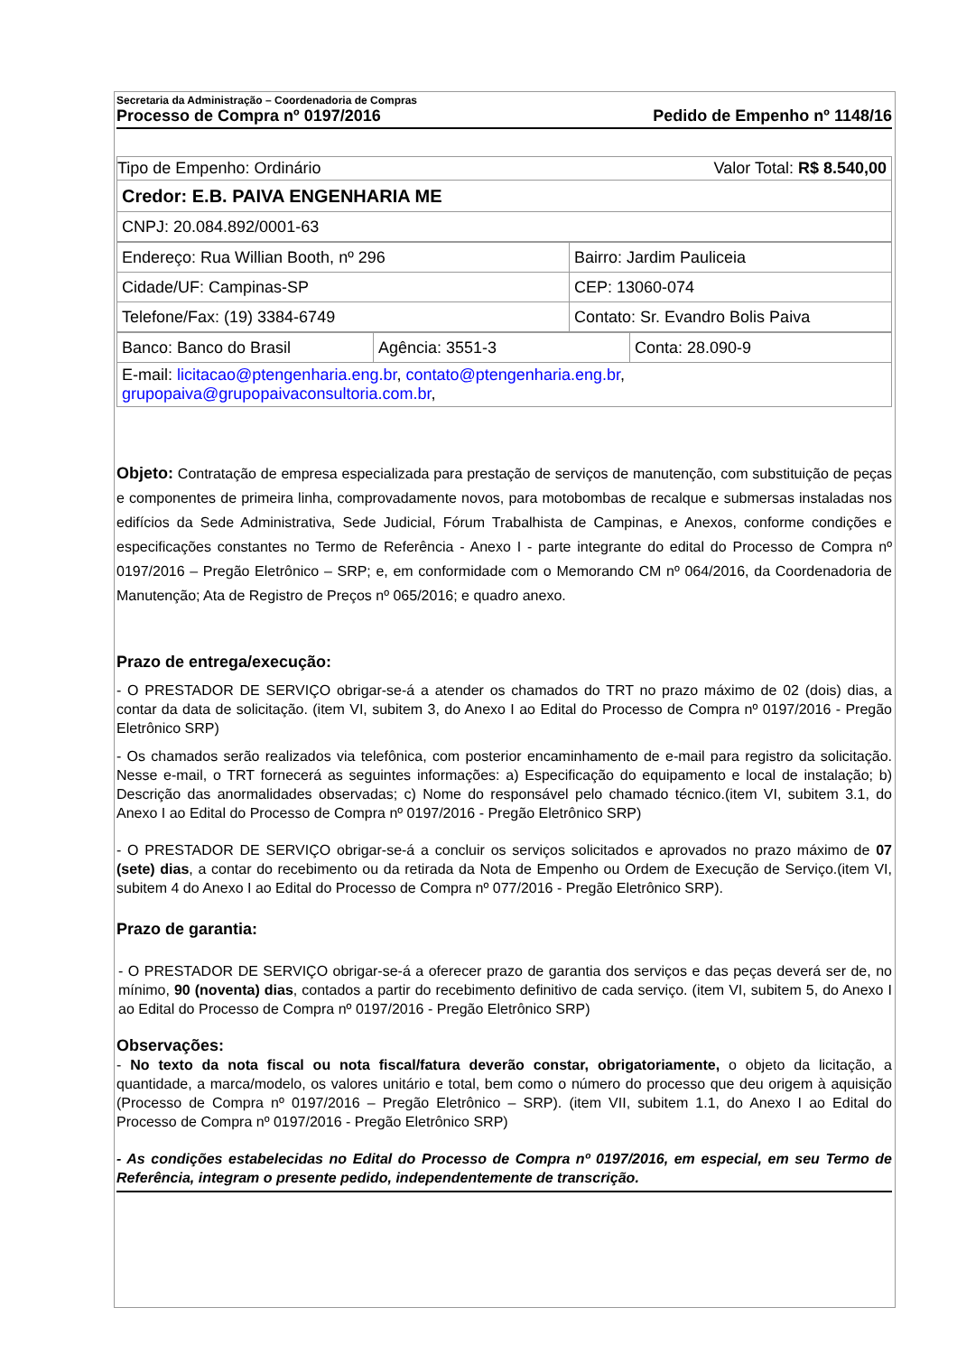Secretaria da Administração – Coordenadoria de Compras
Processo de Compra nº 0197/2016 Pedido de Empenho nº 1148/16
| Valor Total: R$ 8.540,00 Tipo de Empenho: Ordinário |
| Credor: E.B. PAIVA ENGENHARIA ME |
| CNPJ: 20.084.892/0001-63 |
| Endereço: Rua Willian Booth, nº 296 | Bairro: Jardim Pauliceia |
| Cidade/UF: Campinas-SP | CEP: 13060-074 |
| Telefone/Fax: (19) 3384-6749 | Contato: Sr. Evandro Bolis Paiva |
| Banco: Banco do Brasil | Agência: 3551-3 | Conta: 28.090-9 |
| E-mail: licitacao@ptengenharia.eng.br , contato@ptengenharia.eng.br , grupopaiva@grupopaivaconsultoria.com.br , | | |
Objeto: Contratação de empresa especializada para prestação de serviços de manutenção, com substituição de peças e componentes de primeira linha, comprovadamente novos, para motobombas de recalque e submersas instaladas nos edifícios da Sede Administrativa, Sede Judicial, Fórum Trabalhista de Campinas, e Anexos, conforme condições e especificações constantes no Termo de Referência - Anexo I - parte integrante do edital do Processo de Compra nº 0197/2016 – Pregão Eletrônico – SRP; e, em conformidade com o Memorando CM nº 064/2016, da Coordenadoria de Manutenção; Ata de Registro de Preços nº 065/2016; e quadro anexo.
Prazo de entrega/execução:
- O PRESTADOR DE SERVIÇO obrigar-se-á a atender os chamados do TRT no prazo máximo de 02 (dois) dias, a contar da data de solicitação. (item VI, subitem 3, do Anexo I ao Edital do Processo de Compra nº 0197/2016 - Pregão Eletrônico SRP)
- Os chamados serão realizados via telefônica, com posterior encaminhamento de e-mail para registro da solicitação. Nesse e-mail, o TRT fornecerá as seguintes informações: a) Especificação do equipamento e local de instalação; b) Descrição das anormalidades observadas; c) Nome do responsável pelo chamado técnico.(item VI, subitem 3.1, do Anexo I ao Edital do Processo de Compra nº 0197/2016 - Pregão Eletrônico SRP)
- O PRESTADOR DE SERVIÇO obrigar-se-á a concluir os serviços solicitados e aprovados no prazo máximo de 07 (sete) dias, a contar do recebimento ou da retirada da Nota de Empenho ou Ordem de Execução de Serviço.(item VI, subitem 4 do Anexo I ao Edital do Processo de Compra nº 077/2016 - Pregão Eletrônico SRP).
Prazo de garantia:
- O PRESTADOR DE SERVIÇO obrigar-se-á a oferecer prazo de garantia dos serviços e das peças deverá ser de, no mínimo, 90 (noventa) dias, contados a partir do recebimento definitivo de cada serviço. (item VI, subitem 5, do Anexo I ao Edital do Processo de Compra nº 0197/2016 - Pregão Eletrônico SRP)
Observações:
- No texto da nota fiscal ou nota fiscal/fatura deverão constar, obrigatoriamente, o objeto da licitação, a quantidade, a marca/modelo, os valores unitário e total, bem como o número do processo que deu origem à aquisição (Processo de Compra nº 0197/2016 – Pregão Eletrônico – SRP). (item VII, subitem 1.1, do Anexo I ao Edital do Processo de Compra nº 0197/2016 - Pregão Eletrônico SRP)
- As condições estabelecidas no Edital do Processo de Compra nº 0197/2016, em especial, em seu Termo de Referência, integram o presente pedido, independentemente de transcrição.